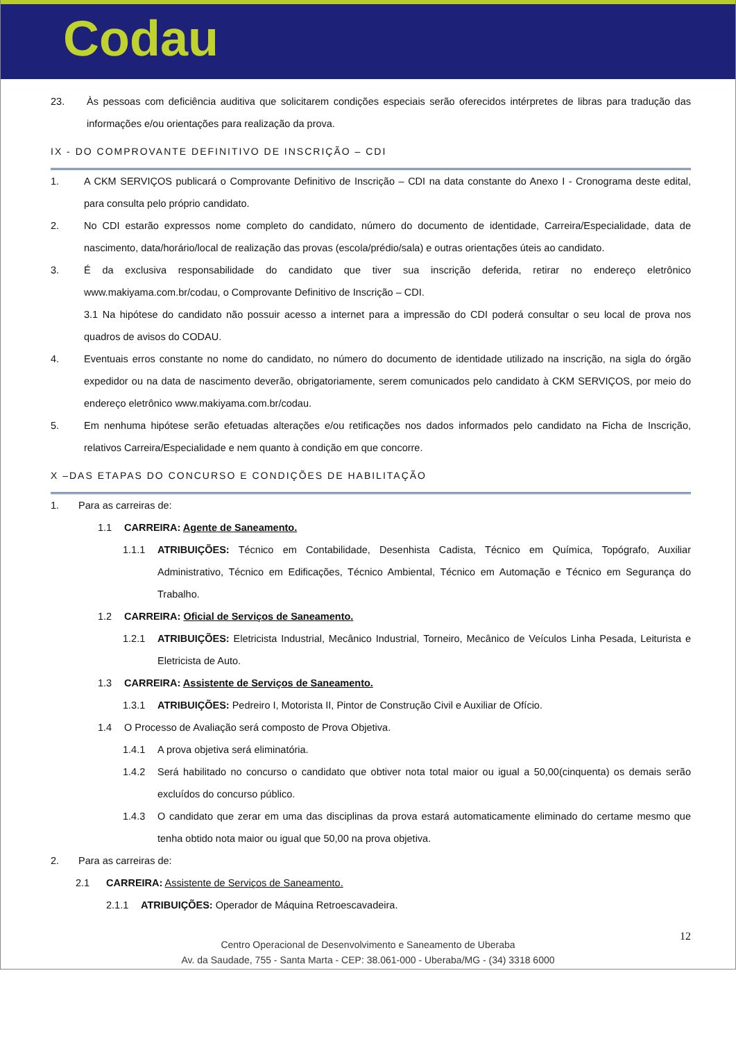Codau
23. Às pessoas com deficiência auditiva que solicitarem condições especiais serão oferecidos intérpretes de libras para tradução das informações e/ou orientações para realização da prova.
IX - DO COMPROVANTE DEFINITIVO DE INSCRIÇÃO – CDI
1. A CKM SERVIÇOS publicará o Comprovante Definitivo de Inscrição – CDI na data constante do Anexo I - Cronograma deste edital, para consulta pelo próprio candidato.
2. No CDI estarão expressos nome completo do candidato, número do documento de identidade, Carreira/Especialidade, data de nascimento, data/horário/local de realização das provas (escola/prédio/sala) e outras orientações úteis ao candidato.
3. É da exclusiva responsabilidade do candidato que tiver sua inscrição deferida, retirar no endereço eletrônico www.makiyama.com.br/codau, o Comprovante Definitivo de Inscrição – CDI.
3.1 Na hipótese do candidato não possuir acesso a internet para a impressão do CDI poderá consultar o seu local de prova nos quadros de avisos do CODAU.
4. Eventuais erros constante no nome do candidato, no número do documento de identidade utilizado na inscrição, na sigla do órgão expedidor ou na data de nascimento deverão, obrigatoriamente, serem comunicados pelo candidato à CKM SERVIÇOS, por meio do endereço eletrônico www.makiyama.com.br/codau.
5. Em nenhuma hipótese serão efetuadas alterações e/ou retificações nos dados informados pelo candidato na Ficha de Inscrição, relativos Carreira/Especialidade e nem quanto à condição em que concorre.
X –DAS ETAPAS DO CONCURSO E CONDIÇÕES DE HABILITAÇÃO
1. Para as carreiras de:
1.1 CARREIRA: Agente de Saneamento.
1.1.1 ATRIBUIÇÕES: Técnico em Contabilidade, Desenhista Cadista, Técnico em Química, Topógrafo, Auxiliar Administrativo, Técnico em Edificações, Técnico Ambiental, Técnico em Automação e Técnico em Segurança do Trabalho.
1.2 CARREIRA: Oficial de Serviços de Saneamento.
1.2.1 ATRIBUIÇÕES: Eletricista Industrial, Mecânico Industrial, Torneiro, Mecânico de Veículos Linha Pesada, Leiturista e Eletricista de Auto.
1.3 CARREIRA: Assistente de Serviços de Saneamento.
1.3.1 ATRIBUIÇÕES: Pedreiro I, Motorista II, Pintor de Construção Civil e Auxiliar de Ofício.
1.4 O Processo de Avaliação será composto de Prova Objetiva.
1.4.1 A prova objetiva será eliminatória.
1.4.2 Será habilitado no concurso o candidato que obtiver nota total maior ou igual a 50,00(cinquenta) os demais serão excluídos do concurso público.
1.4.3 O candidato que zerar em uma das disciplinas da prova estará automaticamente eliminado do certame mesmo que tenha obtido nota maior ou igual que 50,00 na prova objetiva.
2. Para as carreiras de:
2.1 CARREIRA: Assistente de Serviços de Saneamento.
2.1.1 ATRIBUIÇÕES: Operador de Máquina Retroescavadeira.
Centro Operacional de Desenvolvimento e Saneamento de Uberaba
Av. da Saudade, 755 - Santa Marta - CEP: 38.061-000 - Uberaba/MG - (34) 3318 6000
12